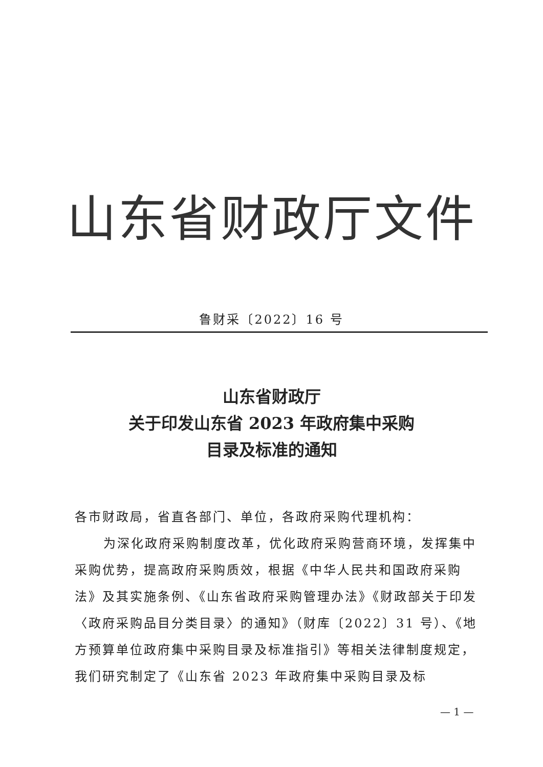山东省财政厅文件
鲁财采〔2022〕16 号
山东省财政厅
关于印发山东省 2023 年政府集中采购
目录及标准的通知
各市财政局，省直各部门、单位，各政府采购代理机构：
为深化政府采购制度改革，优化政府采购营商环境，发挥集中采购优势，提高政府采购质效，根据《中华人民共和国政府采购法》及其实施条例、《山东省政府采购管理办法》《财政部关于印发〈政府采购品目分类目录〉的通知》（财库〔2022〕31 号）、《地方预算单位政府集中采购目录及标准指引》等相关法律制度规定，我们研究制定了《山东省 2023 年政府集中采购目录及标
— 1 —